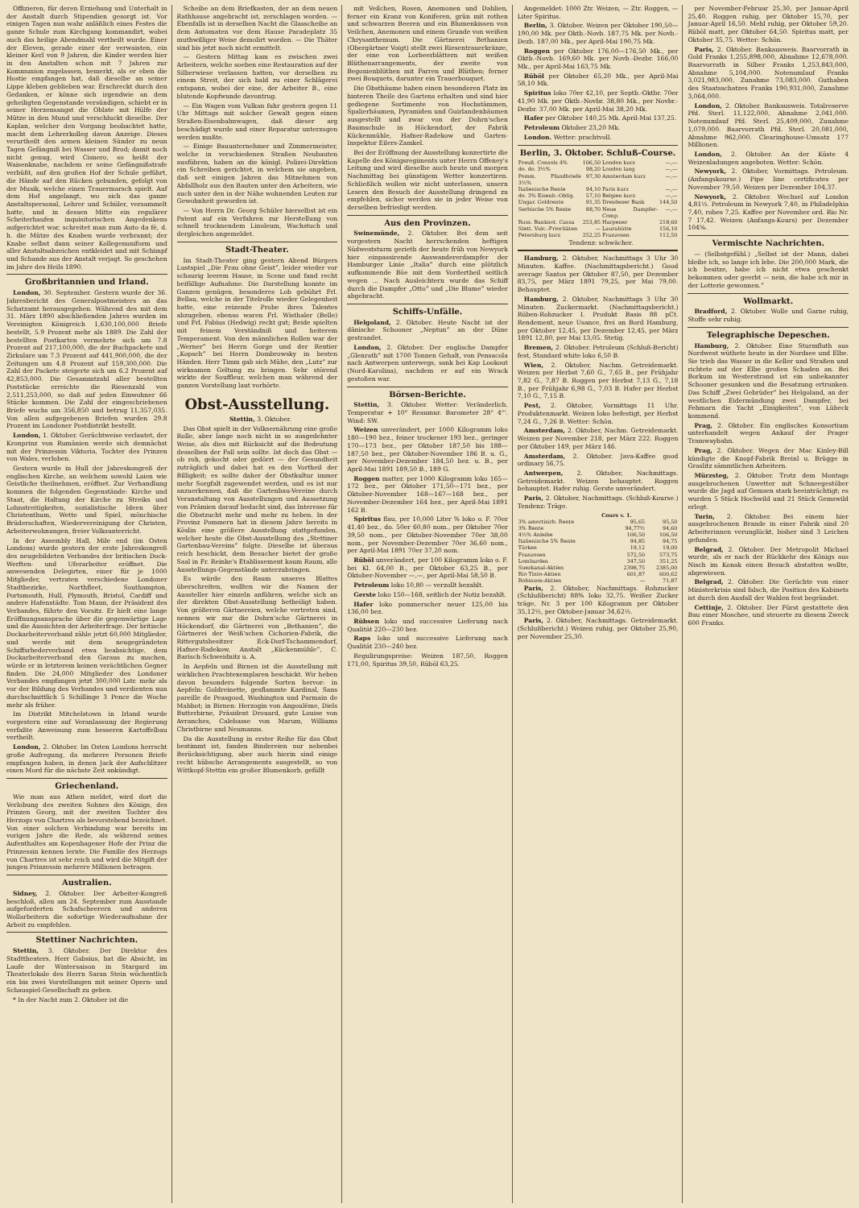Offizieren, für deren Erziehung und Unterhalt in der Anstalt durch Stipendien gesorgt ist. Vor einigen Tagen nun wahr anläßlich eines Festes die ganze Schule zum Kirchgang kommandirt, wobei auch das heilige Abendmahl vertheilt wurde. Einer der Eleven, gerade einer der verwaisten, ein kleiner Kerl von 9 Jahren, die Kinder werden hier in den Anstalten schon mit 7 Jahren zur Kommunion zugelassen, bemerkt, als er eben die Hostie empfangen hat, daß dieselbe an seiner Lippe kleben geblieben war. Erschreckt durch den Gedanken, er könne sich irgendwie an dem geheiligten Gegenstande versündigen, schiebt er in seiner Herzensangst die Oblate mit Hülfe der Mütze in den Mund und verschluckt dieselbe. Der Kaplan, welcher den Vorgang beobachtet hatte, macht dem Lehrerkolleg davon Anzeige. Dieses verurtheilt den armen kleinen Sünder zu neun Tagen Gefängniß bei Wasser und Brod; damit noch nicht genug, wird Cisnero, so heißt der Waisenknabe, nachdem er seine Gefängnißstrafe verbüßt, auf den großen Hof der Schule geführt, die Hände auf den Rücken gebunden, gefolgt von der Musik, welche einen Trauermarsch spielt. Auf dem Hof angelangt, wo sich das ganze Anstaltspersonal, Lehrer und Schüler, versammelt hatte, und in dessen Mitte ein regulärer Scheiterhaufen inquisitorischen Angedenkens aufgerichtet war, schreitet man zum Auto da fé, d. h. die Mütze des Knaben wurde verbrannt; der Knabe selbst dann seiner Kollegenuniform und aller Anstaltsabzeichen entkleidet und mit Schimpf und Schande aus der Anstalt verjagt. So geschehen im Jahre des Heils 1890.
Großbritannien und Irland.
London, 30. September. Gestern wurde der 36. Jahresbericht des Generalpostmeisters an das Schatzamt herausgegeben. Während des mit dem 31. März 1890 abschließenden Jahres wurden im Vereinigten Königreich 1,630,100,000 Briefe bestellt, 5.9 Prozent mehr als 1889. Die Zahl der bestellten Postkarten vermehrte sich um 7.8 Prozent auf 217,100,000, die der Buchpackete und Zirkulare um 7.3 Prozent auf 441,900,000, die der Zeitungen um 4.8 Prozent auf 159,300,000. Die Zahl der Packete steigerte sich um 6.2 Prozent auf 42,853,000. Die Gesammtzahl aller bestellten Poststücke erreichte die Riesenzahl von 2,511,253,000, so daß auf jeden Einwohner 66 Stücke kommen. Die Zahl der eingeschriebenen Briefe wuchs um 356,850 und betrug 11,357,035. Von allen aufgegebenen Briefen wurden 29.8 Prozent im Londoner Postdistrikt bestellt.
London, 1. Oktober. Gerüchtweise verlautet, der Kronprinz von Rumänien werde sich demnächst mit der Prinzessin Viktoria, Tochter des Prinzen von Wales, verloben.
Gestern wurde in Hull der Jahreskongreß der englischen Kirche, an welchem sowohl Laien wie Geistliche theilnehmen, eröffnet. Zur Verhandlung kommen die folgenden Gegenstände: Kirche und Staat, die Haltung der Kirche zu Streiks und Lohnstreitigkeiten, sozialistische Ideen über Christenthum, Wette und Spiel, mönchische Brüderschaften, Wiedervereinigung der Christen, Arbeiterwohnungen, freier Volksunterricht.
In der Assembly Hall, Mile end (im Osten Londons) wurde gestern der erste Jahreskongreß des neugebildeten Verbandes der britischen Dock-Werften- und Uferarbeiter eröffnet. Die anwesenden Delegirten, einer für je 1000 Mitglieder, vertraten verschiedene Londoner Stadtbezirke, Northfleet, Southampton, Portsmouth, Hull, Plymouth, Bristol, Cardiff und andere Hafenstädte. Tom Mann, der Präsident des Verbandes, führte den Vorsitz. Er hielt eine lange Eröffnungsansprache über die gegenwärtige Lage und die Aussichten der Arbeiterfrage. Der britische Dockarbeiterverband zähle jetzt 60,000 Mitglieder, und werde mit dem neugegründeten Schiffsrhederverband etwa beabsichtige, dem Dockarbeiterverband den Garaus zu machen, würde er in letzterem keinen verächtlichen Gegner finden. Die 24,000 Mitglieder des Londoner Verbandes empfangen jetzt 300,000 Lstr. mehr als vor der Bildung des Verbandes und verdienten nun durchschnittlich 5 Schillinge 3 Pence die Woche mehr als früher.
Im Distrikt Mitchelstown in Irland wurde vorgestern eine auf Veranlassung der Regierung verfaßte Anweisung zum besseren Kartoffelbau vertheilt.
London, 2. Oktober. Im Osten Londons herrscht große Aufregung, da mehrere Personen Briefe empfangen haben, in denen Jack der Aufschlitzer einen Mord für die nächste Zeit ankündigt.
Griechenland.
Wie man aus Athen meldet, wird dort die Verlobung des zweiten Sohnes des Königs, des Prinzen Georg, mit der zweiten Tochter des Herzogs von Chartres als bevorstehend bezeichnet. Von einer solchen Verbindung war bereits im vorigen Jahre die Rede, als während seines Aufenthaltes am Kopenhagener Hofe der Prinz die Prinzessin kennen lernte. Die Familie des Herzogs von Chartres ist sehr reich und wird die Mitgift der jungen Prinzessin mehrere Millionen betragen.
Australien.
Sidney, 2. Oktober. Der Arbeiter-Kongreß beschloß, allen am 24. September zum Ausstande aufgeforderten Schafscheerern und anderen Wollarbeitern die sofortige Wiederaufnahme der Arbeit zu empfehlen.
Stettiner Nachrichten.
Stettin, 3. Oktober. Der Direktor des Stadttheaters, Herr Gabsius, hat die Absicht, im Laufe der Wintersaison in Stargard im Theaterlokale des Herrn Saran Stein wöchentlich ein bis zwei Vorstellungen mit seiner Opern- und Schauspiel-Gesellschaft zu geben.
* In der Nacht zum 2. Oktober ist die
Scheibe an dem Briefkasten, der an dem neuen Rathhause angebracht ist, zerschlagen worden. — Ebenfalls ist in derselben Nacht die Glasscheibe an dem Automaten vor dem Hause Paradeplatz 35 muthwilliger Weise demolirt worden. — Die Thäter sind bis jetzt noch nicht ermittelt.
— Gestern Mittag kam es zwischen zwei Arbeitern, welche soeben eine Restauration auf der Silberwiese verlassen hatten, vor derselben zu einem Streit, der sich bald zu einer Schlägerei entspann, wobei der eine, der Arbeiter B., eine blutende Kopfwunde davontrug.
— Ein Wagen vom Vulkan fuhr gestern gegen 11 Uhr Mittags mit solcher Gewalt gegen einen Straßen-Eisenbahnwagen, daß dieser arg beschädigt wurde und einer Reparatur unterzogen werden mußte.
— Einige Bauunternehmer und Zimmermeister, welche in verschiedenen Straßen Neubauten ausführen, haben an die königl. Polizei-Direktion ein Schreiben gerichtet, in welchem sie angeben, daß seit einigen Jahren das Mitnehmen von Abfallholz aus den Bauten unter den Arbeitern, wie auch unter den in der Nähe wohnenden Leuten zur Gewohnheit geworden ist.
— Von Herrn Dr. Georg Schüler hierselbst ist ein Patent auf ein Verfahren zur Herstellung von schnell trocknendem Linoleum, Wachstuch und dergleichen angemeldet.
Stadt-Theater.
Im Stadt-Theater ging gestern Abend Bürgers Lustspiel „Die Frau ohne Geist“, leider wieder vor schaurig leerem Hause, in Scene und fand recht beifällige Aufnahme. Die Darstellung konnte im Ganzen genügen, besonderes Lob gebührt Frl. Bellau, welche in der Titelrolle wieder Gelegenheit hatte, eine reizende Probe ihres Talentes abzugeben, ebenso waren Frl. Wisthaler (Belle) und Frl. Fabius (Hedwig) recht gut; Beide spielten mit feinem Verständniß und heiterem Temperament. Von den männlichen Rollen war der „Werner“ bei Herrn Gorge und der Rentier „Kopsch“ bei Herrn Dombrowsky in besten Händen. Herr Timm gab sich Mühe, den „Lutz“ zur wirksamen Geltung zu bringen. Sehr störend wirkte der Souffleur, welchen man während der ganzen Vorstellung laut vorhörte.
Obst-Ausstellung.
Stettin, 3. Oktober.
Das Obst spielt in der Volksernährung eine große Rolle, aber lange noch nicht in so ausgedehnter Weise, als dies mit Rücksicht auf die Bedeutung desselben der Fall sein sollte. Ist doch das Obst — ob roh, gekocht oder gedörrt — der Gesundheit zuträglich und dabei hat es den Vortheil der Billigkeit; es sollte daher der Obstkultur immer mehr Sorgfalt zugewendet werden, und es ist nur anzuerkennen, daß die Gartenbau-Vereine durch Veranstaltung von Ausstellungen und Aussetzung von Prämien darauf bedacht sind, das Interesse für die Obstzucht mehr und mehr zu heben. In der Provinz Pommern hat in diesem Jahre bereits in Köslin eine größere Ausstellung stattgefunden, welcher heute die Obst-Ausstellung des „Stettiner Gartenbau-Vereins“ folgte. Dieselbe ist überaus reich beschickt, dem Besucher bietet der große Saal in Fr. Reinke's Etablissement kaum Raum, alle Ausstellungs-Gegenstände unterzubringen.
Es würde den Raum unseres Blattes überschreiten, wollten wir die Namen der Aussteller hier einzeln anführen, welche sich an der direkten Obst-Ausstellung betheiligt haben. Von größeren Gärtnereien, welche vertreten sind, nennen wir nur die Dohrn'sche Gärtnerei in Höckendorf, die Gärtnerei von „Bethanien“, die Gärtnerei der Weiß'schen Cichorien-Fabrik, die Rittergutsbesitzer Eck-Dorf-Tschammendorf, Hafner-Radekow, Anstalt „Kückenmühle“, C. Barisch-Schweidnitz u. A.
In Aepfeln und Birnen ist die Ausstellung mit wirklichen Prachtexemplaren beschickt. Wir heben davon besonders folgende Sorten hervor: in Aepfeln: Goldreinette, gesflammte Kardinal, Sans pareille de Peasgood, Washington und Parmain de Mabbot; in Birnen: Herzogin von Angoulême, Diels Butterbirne, Präsident Drouard, gute Louise von Avranches, Calebasse von Marum, Williams Christbirne und Neumanns.
Da die Ausstellung in erster Reihe für das Obst bestimmt ist, fanden Bindereien nur nebenbei Berücksichtigung, aber auch hierin sind einige recht hübsche Arrangements ausgestellt, so von Wittkopf-Stettin ein großer Blumenkorb, gefüllt
mit Veilchen, Rosen, Anemonen und Dahlien, ferner ein Kranz von Koniferen, grün mit rothen und schwarzen Beeren und ein Blumenkissen von Veilchen, Anemonen und einem Grunde von weißen Chrysanthemum. Die Gärtnerei Bethanien (Obergärtner Voigt) stellt zwei Riesentrauerkränze, der eine von Lorbeerblättern mit weißen Blüthenarrangements, der zweite von Begonienblüthen mit Farren und Blüthen; ferner zwei Bouquets, darunter ein Trauerbouquet.
Die Obsthäume haben einen besonderen Platz im hinteren Theile des Gartens erhalten und sind hier gediegene Sortimente von Hochstämmen, Spalierbäumen, Pyramiden und Guirlandenbäumen ausgestellt und zwar von der Dohrn'schen Baumschule in Höckendorf, der Fabrik Kückenmühle, Hafner-Radekow und Garten-Inspektor Eilers-Zamkel.
Bei der Eröffnung der Ausstellung konzertirte die Kapelle des Königsregiments unter Herrn Offeney's Leitung und wird dieselbe auch heute und morgen Nachmittag bei günstigem Wetter konzertiren. Schließlich wollen wir nicht unterlassen, unsern Lesern den Besuch der Ausstellung dringend zu empfehlen, sicher werden sie in jeder Weise von derselben befriedigt werden.
Aus den Provinzen.
Swinemünde, 2. Oktober. Bei dem seit vorgestern Nacht herrschenden heftigen Südweststurm gerieth der heute früh von Newyork hier einpassirende Auswandererdampfer der Hamburger Linie „Italia“ durch eine plötzlich aufkommende Böe mit dem Vordertheil seitlich wegen ... Nach Ausleichtern wurde das Schiff durch die Dampfer „Otto“ und „Die Blume“ wieder abgebracht.
Schiffs-Unfälle.
Helgoland, 2. Oktober. Heute Nacht ist der dänische Schooner „Neptun“ an der Düne gestrandet.
London, 2. Oktober. Der englische Dampfer „Glenrath“ mit 1700 Tonnen Gehalt, von Pensacola nach Antwerpen unterwegs, sank bei Kap Lookout (Nord-Karolina), nachdem er auf ein Wrack gestoßen war.
Börsen-Berichte.
Stettin, 3. Oktober. Wetter: Veränderlich. Temperatur + 10° Reaumur. Barometer 28" 4"'. Wind: SW.
Weizen unverändert, per 1000 Kilogramm loko 180—190 bez., feiner trockener 193 bez., geringer 170—173 bez., per Oktober 187,50 bis 188—187,50 bez., per Oktober-November 186 B. u. G., per November-Dezember 184,50 bez. u. B., per April-Mai 1891 189,50 B., 189 G.
Roggen matter, per 1000 Kilogramm loko 165—172 bez., per Oktober 171,50—171 bez., per Oktober-November 168—167—168 bez., per November-Dezember 164 bez., per April-Mai 1891 162 B.
Spiritus flau, per 10,000 Liter % loko o. F. 70er 41,40 bez., do. 50er 60,80 nom., per Oktober 70er 39,50 nom., per Oktober-November 70er 38,00 nom., per November-Dezember 70er 36,60 nom., per April-Mai 1891 70er 37,20 nom.
Rüböl unverändert, per 100 Kilogramm loko o. F. bei Kl. 64,00 B., per Oktober 63,25 B., per Oktober-November —,—, per April-Mai 58,50 B.
Petroleum loko 10,80 — verzollt bezahlt.
Gerste loko 150—168, seitlich der Notiz bezahlt.
Hafer loko pommerscher neuer 125,00 bis 136,00 bez.
Rübsen loko und successive Lieferung nach Qualität 220—230 bez.
Raps loko und successive Lieferung nach Qualität 230—240 bez.
Regulirungspreise: Weizen 187,50, Roggen 171,00, Spiritus 39,50, Rüböl 63,25.
Angemeldet: 1000 Ztr. Weizen, — Ztr. Roggen, — Liter Spiritus.
Berlin, 3. Oktober. Weizen per Oktober 190,50—190,00 Mk. per Oktb.-Novb. 187,75 Mk. per Novb.-Dezb. 187,00 Mk., per April-Mai 190,75 Mk.
Roggen per Oktober 176,00—176,50 Mk., per Oktb.-Novb. 169,60 Mk. per Novb.-Dezbr. 166,00 Mk., per April-Mai 163,75 Mk.
Rüböl per Oktober 65,20 Mk., per April-Mai 58,10 Mk.
Spiritus loko 70er 42,10, per Septb.-Oktbr. 70er 41,90 Mk. per Oktb.-Novbr. 38,80 Mk., per Novbr.-Dezbr. 37,00 Mk. per April-Mai 38,20 Mk.
Hafer per Oktober 140,25 Mk. April-Mai 137,25.
Petroleum Oktober 23,20 Mk.
London. Wetter: prachtvoll.
Berlin, 3. Oktober. Schluß-Course.
| Preuß. Consols 4% | 106,50 | London kurz | —,— |
| do. do. 3½% | 98,20 | London lang | —,— |
| Pomm. Pfandbriefe 3½% | 97,30 | Amsterdam kurz | —,— |
| Italienische Rente | 94,10 | Paris kurz | —,— |
| do. 3% Eisenb.-Oblig. | 57,10 | Belgien kurz | —,— |
| Ungar. Goldrente | 91,35 | Dresdener Bank | 144,50 |
| Serbische 5% Rente | 88,70 | Neue Dampfer-Comp. | —,— |
| Russ. Banknot. Cassa | 253,85 | Harpener | 218,60 |
| Stett. Vulc.-Prioritäten | — | Laurahütte | 156,10 |
| Petersburg kurz | 252,25 | Franzosen | 112,50 |
Tendenz: schwächer.
Hamburg, 2. Oktober, Nachmittags 3 Uhr 30 Minuten. Kaffee. (Nachmittagsbericht.) Good average Santos per Oktober 87,50, per Dezember 83,75, per März 1891 79,25, per Mai 79,00. Behauptet.
Hamburg, 2. Oktober, Nachmittags 3 Uhr 30 Minuten. Zuckermarkt. (Nachmittagsbericht.) Rüben-Rohzucker I. Produkt Basis 88 pCt. Rendement, neue Usance, frei an Bord Hamburg, per Oktober 12,45, per Dezember 12,45, per März 1891 12,80, per Mai 13,05. Stetig.
Bremen, 2. Oktober. Petroleum (Schluß-Bericht) fest, Standard white loko 6,50 B.
Wien, 2. Oktober, Nachm. Getreidemarkt. Weizen per Herbst 7,60 G., 7,65 B., per Frühjahr 7,82 G., 7,87 B. Roggen per Herbst 7,13 G., 7,18 B., per Frühjahr 6,98 G., 7,03 B. Hafer per Herbst 7,10 G., 7,15 B.
Pest, 2. Oktober, Vormittags 11 Uhr. Produktenmarkt. Weizen loko befestigt, per Herbst 7,24 G., 7,26 B. Wetter: Schön.
Amsterdam, 2. Oktober, Nachm. Getreidemarkt. Weizen per November 218, per März 222. Roggen per Oktober 149, per März 146.
Amsterdam, 2. Oktober. Java-Kaffee good ordinary 56,75.
Antwerpen, 2. Oktober, Nachmittags. Getreidemarkt. Weizen behauptet. Roggen behauptet. Hafer ruhig. Gerste unverändert.
Paris, 2. Oktober, Nachmittags. (Schluß-Kourse.) Tendenz: Träge.
| | Cours v. 1. | |
| --- | --- | --- |
| 3% amortisirb. Rente | 95,65 | 95,50 |
| 3% Rente | 94,77½ | 94,60 |
| 4½% Anleihe | 106,50 | 106,50 |
| Italienische 5% Rente | 94,85 | 94,75 |
| Türken | 19,12 | 19,00 |
| Franzosen | 572,50 | 573,75 |
| Lombarden | 347,50 | 351,25 |
| Suezkanal-Aktien | 2398,75 | 2385,00 |
| Rio Tinto-Aktien | 601,87 | 600,62 |
| Robinson-Aktien | — | 71,87 |
Paris, 2. Oktober, Nachmittags. Rohzucker (Schlußbericht) 88% loko 32,75. Weißer Zucker träge, Nr. 3 per 100 Kilogramm per Oktober 35,12½, per Oktober-Januar 34,62½.
Paris, 2. Oktober, Nachmittags. Getreidemarkt. (Schlußbericht.) Weizen ruhig, per Oktober 25,90, per November 25,30.
per November-Februar 25,30, per Januar-April 25,40. Roggen ruhig, per Oktober 15,70, per Januar-April 16,50. Mehl ruhig, per Oktober 59,20. Rüböl matt, per Oktober 64,50. Spiritus matt, per Oktober 35,75. Wetter: Schön.
Paris, 2. Oktober. Bankausweis. Baarvorrath in Gold Franks 1,255,898,000, Abnahme 12,678,000. Baarvorrath in Silber Franks 1,253,843,000, Abnahme 5,104,000. Notenumlauf Franks 3,021,983,000, Zunahme 73,083,000. Guthaben des Staatsschatzes Franks 190,931,000, Zunahme 3,064,000.
London, 2. Oktober. Bankausweis. Totalreserve Pfd. Sterl. 11,122,000, Abnahme 2,041,000. Notenumlauf Pfd. Sterl. 25,409,000, Zunahme 1,079,000. Baarvorrath Pfd. Sterl. 20,081,000, Abnahme 962,000. Clearinghouse-Umsatz 177 Millionen.
London, 2. Oktober. An der Küste 4 Weizenladungen angeboten. Wetter: Schön.
Newyork, 2. Oktober, Vormittags. Petroleum. (Anfangskourse.) Pipe line certificates per November 79,50. Weizen per Dezember 104,37.
Newyork, 2. Oktober. Wechsel auf London 4,81½. Petroleum in Newyork 7,40, in Philadelphia 7,40, rohes 7,25. Kaffee per November ord. Rio Nr. 7 17,42. Weizen (Anfangs-Kours) per Dezember 104⅝.
Vermischte Nachrichten.
— (Selbstgefühl.) „Selbst ist der Mann, dabei bleibe ich, so lange ich lebe. Die 200,000 Mark, die ich besitze, habe ich nicht etwa geschenkt bekommen oder geerbt — nein, die habe ich mir in der Lotterie gewonnen.“
Wollmarkt.
Bradford, 2. Oktober. Wolle und Garne ruhig, Stoffe sehr ruhig.
Telegraphische Depeschen.
Hamburg, 2. Oktober. Eine Sturmfluth aus Nordwest wüthete heute in der Nordsee und Elbe. Sie trieb das Wasser in die Keller und Straßen und richtete auf der Elbe großen Schaden an. Bei Borkum im Westerstrand ist ein unbekannter Schooner gesunken und die Besatzung ertrunken. Das Schiff „Zwei Gebrüder“ bei Helgoland, an der westlichen Eidermündung zwei Dampfer, bei Fehmarn die Yacht „Einigkeiten“, von Lübeck kommend.
Prag, 2. Oktober. Ein englisches Konsortium unterhandelt wegen Ankauf der Prager Tramwaybahn.
Prag, 2. Oktober. Wegen der Mac Kinley-Bill kündigte die Knopf-Fabrik Breinl u. Brügge in Graslitz sämmtlichen Arbeitern.
Mürzsteg, 2. Oktober. Trotz dem Montags ausgebrochenen Unwetter mit Schneegestöber wurde die Jagd auf Gemsen stark beeinträchtigt; es wurden 5 Stück Hochwild und 21 Stück Gemswild erlegt.
Turin, 2. Oktober. Bei einem hier ausgebrochenen Brande in einer Fabrik sind 20 Arbeiterinnen verunglückt, bisher sind 3 Leichen gefunden.
Belgrad, 2. Oktober. Der Metropolit Michael wurde, als er nach der Rückkehr des Königs aus Nisch im Konak einen Besuch abstatten wollte, abgewiesen.
Belgrad, 2. Oktober. Die Gerüchte von einer Ministerkrisis sind falsch, die Position des Kabinets ist durch den Ausfall der Wahlen fest begründet.
Cettinje, 2. Oktober. Der Fürst gestattete den Bau einer Moschee, und steuerte zu diesem Zweck 600 Franks.